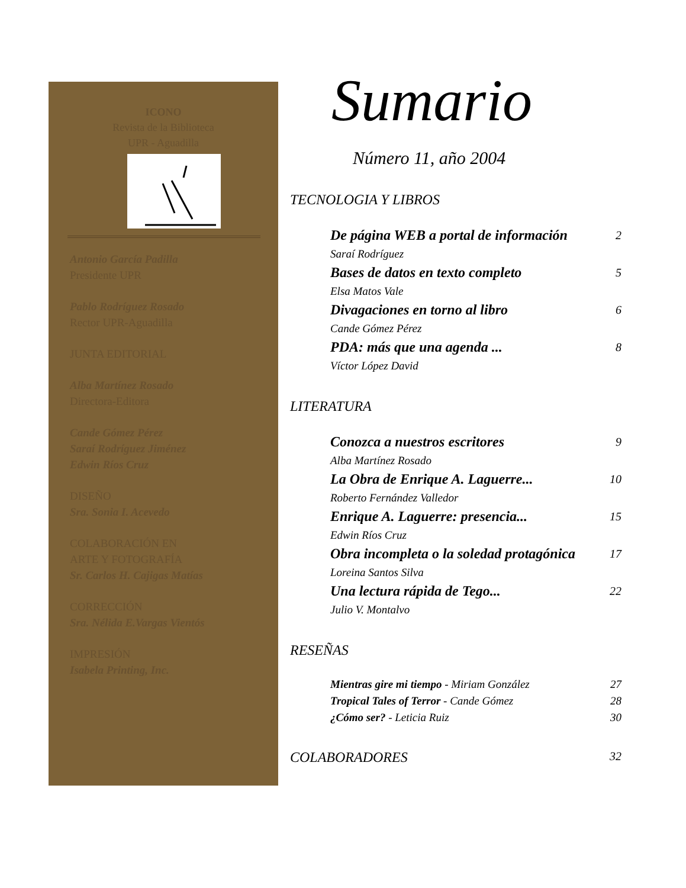ICONO
Revista de la Biblioteca
UPR - Aguadilla
Antonio García Padilla
Presidente UPR
Pablo Rodríguez Rosado
Rector UPR-Aguadilla
JUNTA EDITORIAL
Alba Martínez Rosado
Directora-Editora
Cande Gómez Pérez
Saraí Rodríguez Jiménez
Edwin Ríos Cruz
DISEÑO
Sra. Sonia I. Acevedo
COLABORACIÓN EN
ARTE Y FOTOGRAFÍA
Sr. Carlos H. Cajigas Matías
CORRECCIÓN
Sra. Nélida E.Vargas Vientós
IMPRESIÓN
Isabela Printing, Inc.
Sumario
Número 11, año 2004
TECNOLOGIA Y LIBROS
De página WEB a portal de información 2
Saraí Rodríguez
Bases de datos en texto completo 5
Elsa Matos Vale
Divagaciones en torno al libro 6
Cande Gómez Pérez
PDA: más que una agenda ... 8
Víctor López David
LITERATURA
Conozca a nuestros escritores 9
Alba Martínez Rosado
La Obra de Enrique A. Laguerre... 10
Roberto Fernández Valledor
Enrique A. Laguerre: presencia... 15
Edwin Ríos Cruz
Obra incompleta o la soledad protagónica 17
Loreina Santos Silva
Una lectura rápida de Tego... 22
Julio V. Montalvo
RESEÑAS
Mientras gire mi tiempo - Miriam González 27
Tropical Tales of Terror - Cande Gómez 28
¿Cómo ser? - Leticia Ruiz 30
COLABORADORES 32